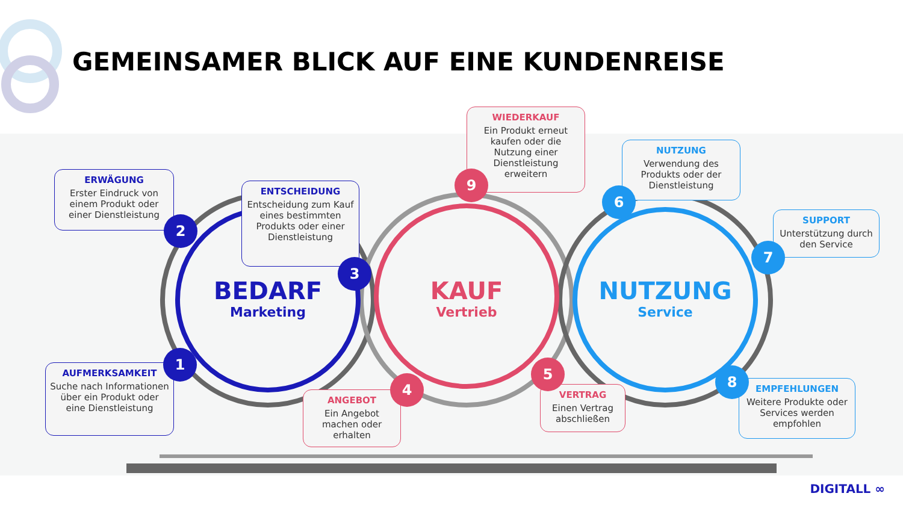GEMEINSAMER BLICK AUF EINE KUNDENREISE
BEDARF
Marketing
KAUF
Vertrieb
NUTZUNG
Service
ERWÄGUNG
Erster Eindruck von einem Produkt oder einer Dienstleistung
ENTSCHEIDUNG
Entscheidung zum Kauf eines bestimmten Produkts oder einer Dienstleistung
AUFMERKSAMKEIT
Suche nach Informationen über ein Produkt oder eine Dienstleistung
WIEDERKAUF
Ein Produkt erneut kaufen oder die Nutzung einer Dienstleistung erweitern
ANGEBOT
Ein Angebot machen oder erhalten
VERTRAG
Einen Vertrag abschließen
NUTZUNG
Verwendung des Produkts oder der Dienstleistung
SUPPORT
Unterstützung durch den Service
EMPFEHLUNGEN
Weitere Produkte oder Services werden empfohlen
2
3
1
9
4
5
6
7
8
DIGITALL ∞